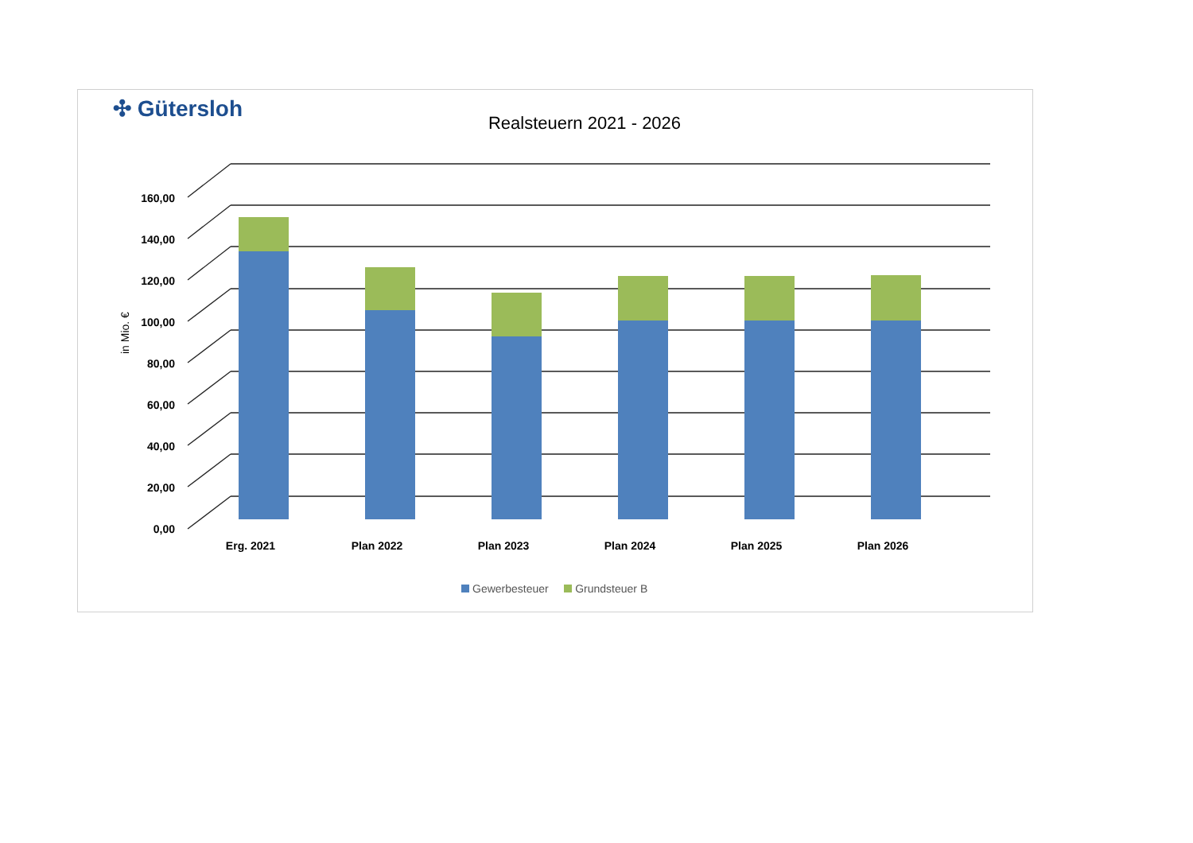✣ Gütersloh
Realsteuern 2021 - 2026
0,00
20,00
40,00
60,00
80,00
100,00
120,00
140,00
160,00
in Mio. €
Erg. 2021
Plan 2022
Plan 2023
Plan 2024
Plan 2025
Plan 2026
Gewerbesteuer Grundsteuer B